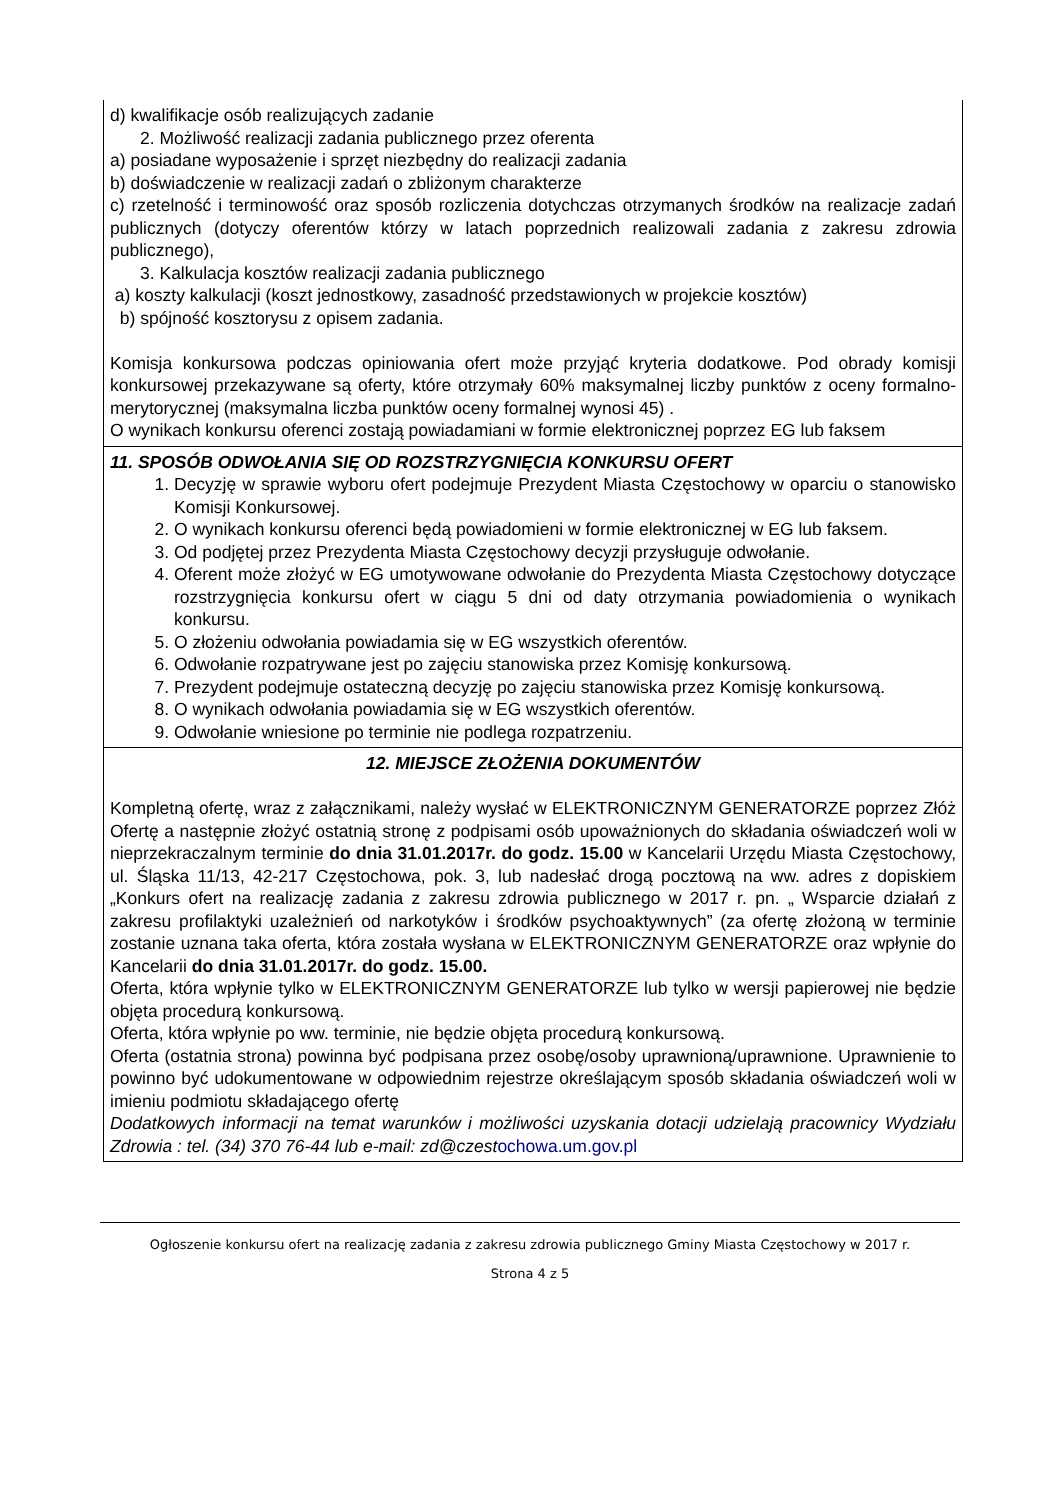d) kwalifikacje osób realizujących zadanie
2. Możliwość realizacji zadania publicznego przez oferenta
a) posiadane wyposażenie i sprzęt niezbędny do realizacji zadania
b) doświadczenie w realizacji zadań o zbliżonym charakterze
c) rzetelność i terminowość oraz sposób rozliczenia dotychczas otrzymanych środków na realizacje zadań publicznych (dotyczy oferentów którzy w latach poprzednich realizowali zadania z zakresu zdrowia publicznego),
3. Kalkulacja kosztów realizacji zadania publicznego
a) koszty kalkulacji (koszt jednostkowy, zasadność przedstawionych w projekcie kosztów)
b) spójność kosztorysu z opisem zadania.
Komisja konkursowa podczas opiniowania ofert może przyjąć kryteria dodatkowe. Pod obrady komisji konkursowej przekazywane są oferty, które otrzymały 60% maksymalnej liczby punktów z oceny formalno-merytorycznej (maksymalna liczba punktów oceny formalnej wynosi 45) .
O wynikach konkursu oferenci zostają powiadamiani w formie elektronicznej poprzez EG lub faksem
11. SPOSÓB ODWOŁANIA SIĘ OD ROZSTRZYGNIĘCIA KONKURSU OFERT
1. Decyzję w sprawie wyboru ofert podejmuje Prezydent Miasta Częstochowy w oparciu o stanowisko Komisji Konkursowej.
2. O wynikach konkursu oferenci będą powiadomieni w formie elektronicznej w EG lub faksem.
3. Od podjętej przez Prezydenta Miasta Częstochowy decyzji przysługuje odwołanie.
4. Oferent może złożyć w EG umotywowane odwołanie do Prezydenta Miasta Częstochowy dotyczące rozstrzygnięcia konkursu ofert w ciągu 5 dni od daty otrzymania powiadomienia o wynikach konkursu.
5. O złożeniu odwołania powiadamia się w EG wszystkich oferentów.
6. Odwołanie rozpatrywane jest po zajęciu stanowiska przez Komisję konkursową.
7. Prezydent podejmuje ostateczną decyzję po zajęciu stanowiska przez Komisję konkursową.
8. O wynikach odwołania powiadamia się w EG wszystkich oferentów.
9. Odwołanie wniesione po terminie nie podlega rozpatrzeniu.
12. MIEJSCE ZŁOŻENIA DOKUMENTÓW
Kompletną ofertę, wraz z załącznikami, należy wysłać w ELEKTRONICZNYM GENERATORZE poprzez Złóż Ofertę a następnie złożyć ostatnią stronę z podpisami osób upoważnionych do składania oświadczeń woli w nieprzekraczalnym terminie do dnia 31.01.2017r. do godz. 15.00 w Kancelarii Urzędu Miasta Częstochowy, ul. Śląska 11/13, 42-217 Częstochowa, pok. 3, lub nadesłać drogą pocztową na ww. adres z dopiskiem „Konkurs ofert na realizację zadania z zakresu zdrowia publicznego w 2017 r. pn. „ Wsparcie działań z zakresu profilaktyki uzależnień od narkotyków i środków psychoaktywnych” (za ofertę złożoną w terminie zostanie uznana taka oferta, która została wysłana w ELEKTRONICZNYM GENERATORZE oraz wpłynie do Kancelarii do dnia 31.01.2017r. do godz. 15.00.
Oferta, która wpłynie tylko w ELEKTRONICZNYM GENERATORZE lub tylko w wersji papierowej nie będzie objęta procedurą konkursową.
Oferta, która wpłynie po ww. terminie, nie będzie objęta procedurą konkursową.
Oferta (ostatnia strona) powinna być podpisana przez osobę/osoby uprawnioną/uprawnione. Uprawnienie to powinno być udokumentowane w odpowiednim rejestrze określającym sposób składania oświadczeń woli w imieniu podmiotu składającego ofertę
Dodatkowych informacji na temat warunków i możliwości uzyskania dotacji udzielają pracownicy Wydziału Zdrowia : tel. (34) 370 76-44 lub e-mail: zd@czest ochowa.um.gov.pl
Ogłoszenie konkursu ofert na realizację zadania z zakresu zdrowia publicznego Gminy Miasta Częstochowy w 2017 r.
Strona 4 z 5